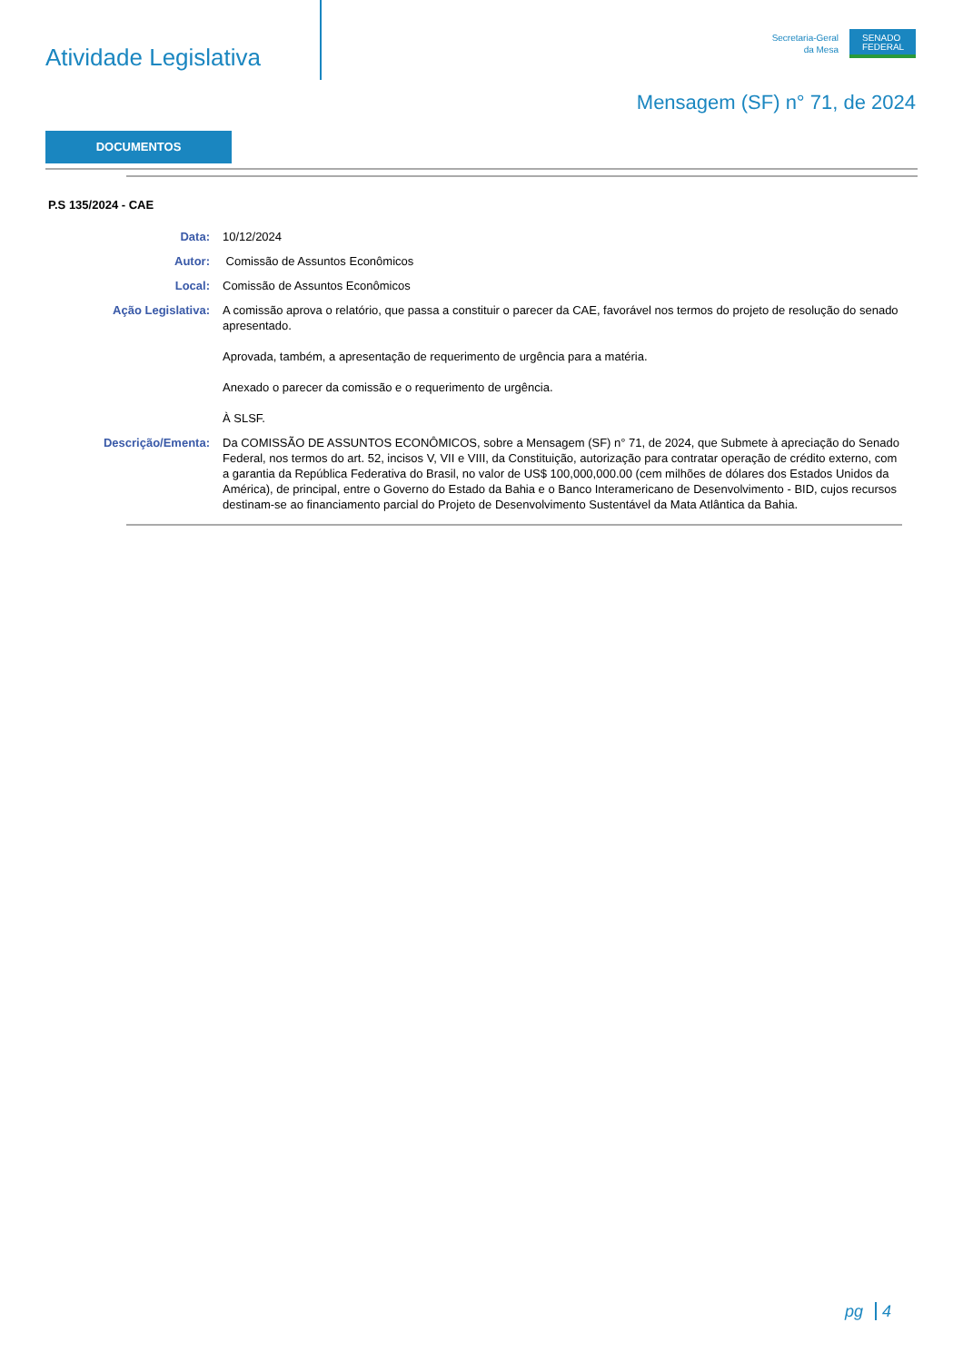Atividade Legislativa
Secretaria-Geral
da Mesa
SENADO
FEDERAL
Mensagem (SF) n° 71, de 2024
DOCUMENTOS
P.S 135/2024 - CAE
| Data: | 10/12/2024 |
| Autor: | Comissão de Assuntos Econômicos |
| Local: | Comissão de Assuntos Econômicos |
| Ação Legislativa: | A comissão aprova o relatório, que passa a constituir o parecer da CAE, favorável nos termos do projeto de resolução do senado apresentado. Aprovada, também, a apresentação de requerimento de urgência para a matéria. Anexado o parecer da comissão e o requerimento de urgência. À SLSF. |
| Descrição/Ementa: | Da COMISSÃO DE ASSUNTOS ECONÔMICOS, sobre a Mensagem (SF) n° 71, de 2024, que Submete à apreciação do Senado Federal, nos termos do art. 52, incisos V, VII e VIII, da Constituição, autorização para contratar operação de crédito externo, com a garantia da República Federativa do Brasil, no valor de US$ 100,000,000.00 (cem milhões de dólares dos Estados Unidos da América), de principal, entre o Governo do Estado da Bahia e o Banco Interamericano de Desenvolvimento - BID, cujos recursos destinam-se ao financiamento parcial do Projeto de Desenvolvimento Sustentável da Mata Atlântica da Bahia. |
pg 4